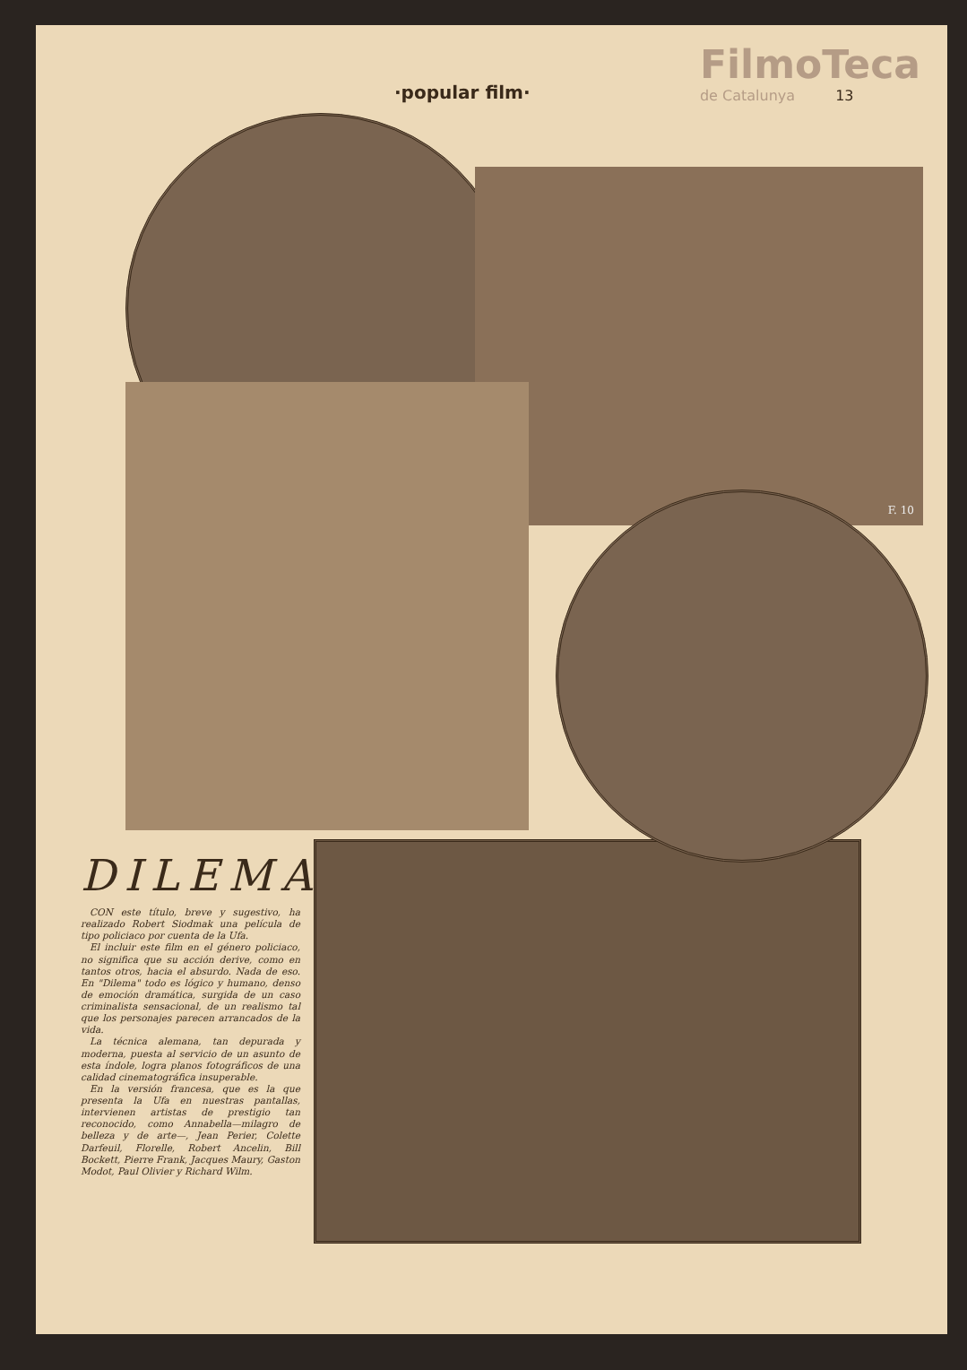·popular film·
FilmoTeca
de Catalunya 13
F. 10
DILEMA
CON este título, breve y sugestivo, ha realizado Robert Siodmak una película de tipo policiaco por cuenta de la Ufa.
El incluir este film en el género policiaco, no significa que su acción derive, como en tantos otros, hacia el absurdo. Nada de eso. En "Dilema" todo es lógico y humano, denso de emoción dramática, surgida de un caso criminalista sensacional, de un realismo tal que los personajes parecen arrancados de la vida.
La técnica alemana, tan depurada y moderna, puesta al servicio de un asunto de esta índole, logra planos fotográficos de una calidad cinematográfica insuperable.
En la versión francesa, que es la que presenta la Ufa en nuestras pantallas, intervienen artistas de prestigio tan reconocido, como Annabella—milagro de belleza y de arte—, Jean Perier, Colette Darfeuil, Florelle, Robert Ancelin, Bill Bockett, Pierre Frank, Jacques Maury, Gaston Modot, Paul Olivier y Richard Wilm.